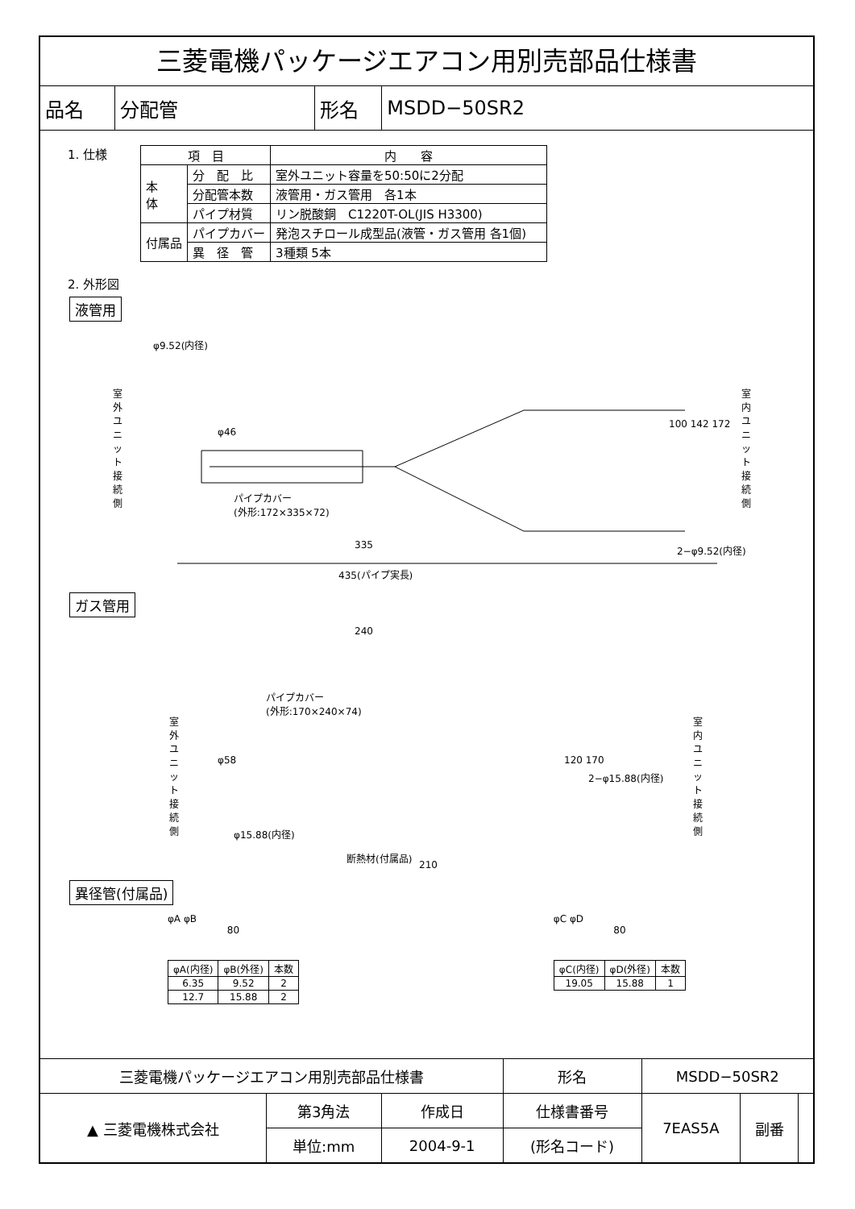三菱電機パッケージエアコン用別売部品仕様書
| 品名 | 分配管 | 形名 | MSDD−50SR2 |
1. 仕様
| 項 目 | | 内 容 |
| --- | --- | --- |
| 本 体 | 分 配 比 | 室外ユニット容量を50:50に2分配 |
| | 分配管本数 | 液管用・ガス管用 各1本 |
| | パイプ材質 | リン脱酸銅 C1220T-OL(JIS H3300) |
| 付属品 | パイプカバー | 発泡スチロール成型品(液管・ガス管用 各1個) |
| | 異 径 管 | 3種類 5本 |
2. 外形図
液管用
φ9.52(内径)
室外ユニット接続側
φ46
パイプカバー
(外形:172×335×72)
100 142 172
室内ユニット接続側
335 2−φ9.52(内径)
435(パイプ実長)
ガス管用
240
パイプカバー
(外形:170×240×74)
室外ユニット接続側
φ58 120 170
2−φ15.88(内径)
室内ユニット接続側
φ15.88(内径)
断熱材(付属品)
210
異径管(付属品)
φA φB
80
| φA(内径) | φB(外径) | 本数 |
| --- | --- | --- |
| 6.35 | 9.52 | 2 |
| 12.7 | 15.88 | 2 |
φC φD
80
| φC(内径) | φD(外径) | 本数 |
| --- | --- | --- |
| 19.05 | 15.88 | 1 |
| 三菱電機パッケージエアコン用別売部品仕様書 | | | 形名 | MSDD−50SR2 | | |
| ▲ 三菱電機株式会社 | 第3角法 | 作成日 | 仕様書番号 | 7EAS5A | 副番 | |
| | 単位:mm | 2004-9-1 | (形名コード) | | | |